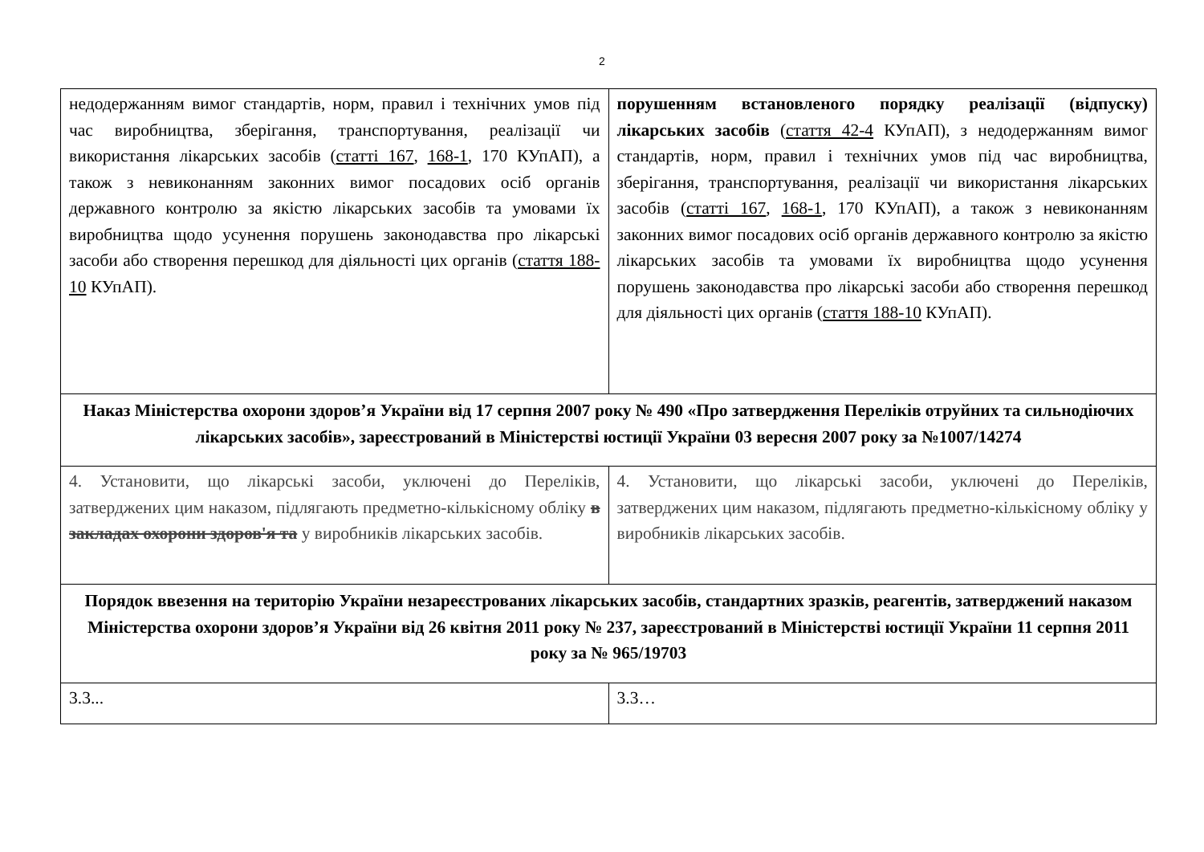2
| недодержанням вимог стандартів, норм, правил і технічних умов під час виробництва, зберігання, транспортування, реалізації чи використання лікарських засобів ( статті 167 , 168-1 , 170 КУпАП), а також з невиконанням законних вимог посадових осіб органів державного контролю за якістю лікарських засобів та умовами їх виробництва щодо усунення порушень законодавства про лікарські засоби або створення перешкод для діяльності цих органів ( стаття 188-10 КУпАП). | порушенням встановленого порядку реалізації (відпуску) лікарських засобів ( стаття 42-4 КУпАП), з недодержанням вимог стандартів, норм, правил і технічних умов під час виробництва, зберігання, транспортування, реалізації чи використання лікарських засобів ( статті 167 , 168-1 , 170 КУпАП), а також з невиконанням законних вимог посадових осіб органів державного контролю за якістю лікарських засобів та умовами їх виробництва щодо усунення порушень законодавства про лікарські засоби або створення перешкод для діяльності цих органів ( стаття 188-10 КУпАП). |
| Наказ Міністерства охорони здоров’я України від 17 серпня 2007 року № 490 «Про затвердження Переліків отруйних та сильнодіючих лікарських засобів», зареєстрований в Міністерстві юстиції України 03 вересня 2007 року за №1007/14274 | |
| 4. Установити, що лікарські засоби, уключені до Переліків, затверджених цим наказом, підлягають предметно-кількісному обліку в закладах охорони здоров'я та у виробників лікарських засобів. | 4. Установити, що лікарські засоби, уключені до Переліків, затверджених цим наказом, підлягають предметно-кількісному обліку у виробників лікарських засобів. |
| Порядок ввезення на територію України незареєстрованих лікарських засобів, стандартних зразків, реагентів, затверджений наказом Міністерства охорони здоров’я України від 26 квітня 2011 року № 237, зареєстрований в Міністерстві юстиції України 11 серпня 2011 року за № 965/19703 | |
| 3.3... | 3.3… |